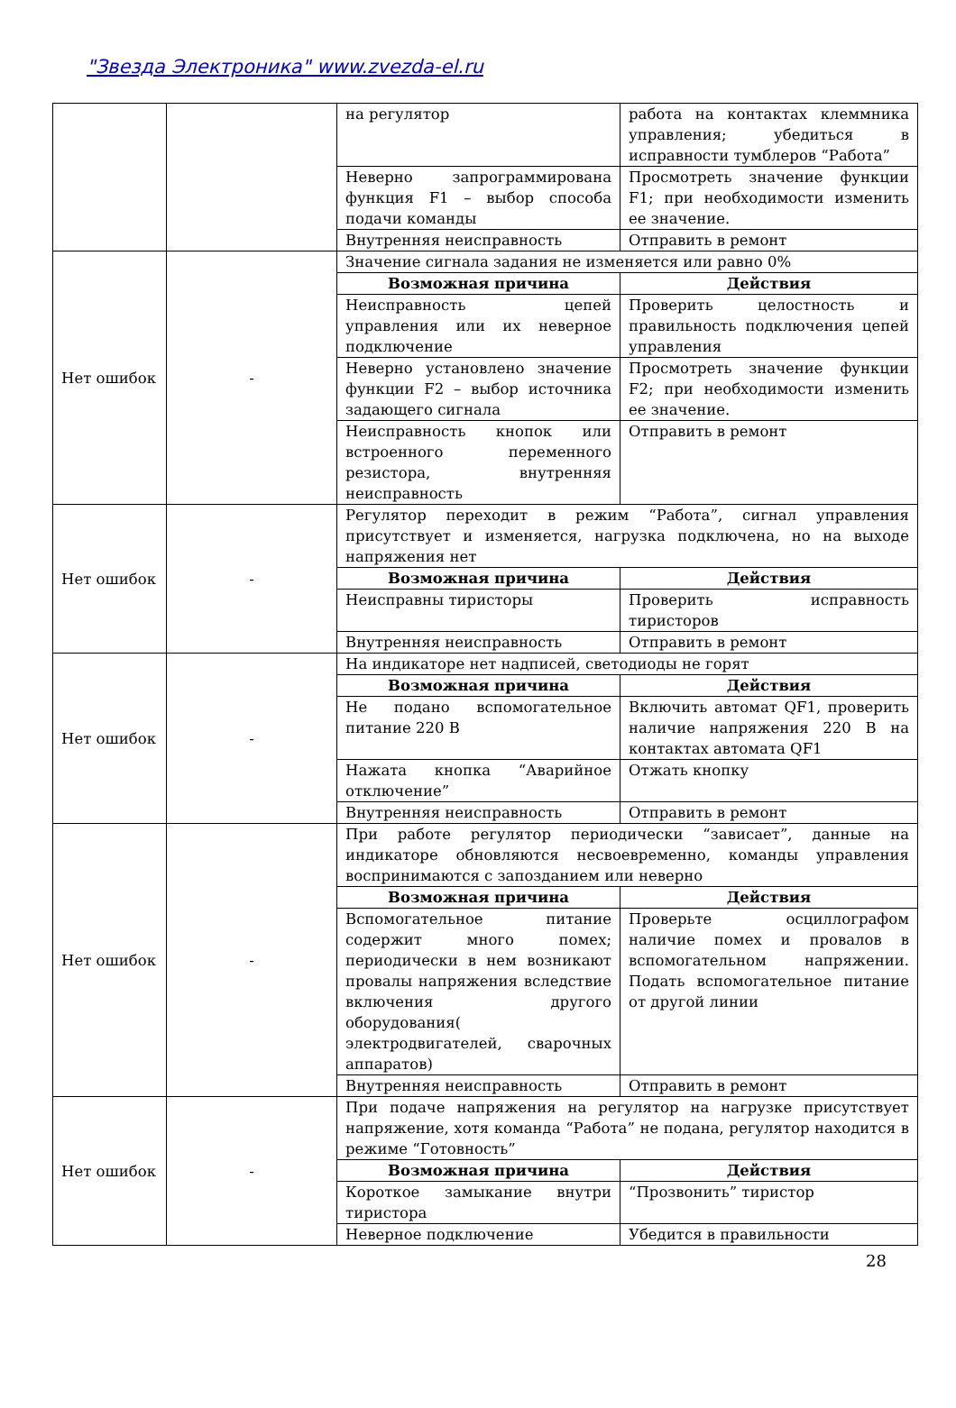"Звезда Электроника" www.zvezda-el.ru
| | | на регулятор | работа на контактах клеммника управления; убедиться в исправности тумблеров “Работа” |
| | | Неверно запрограммирована функция F1 – выбор способа подачи команды | Просмотреть значение функции F1; при необходимости изменить ее значение. |
| | | Внутренняя неисправность | Отправить в ремонт |
| Нет ошибок | - | Значение сигнала задания не изменяется или равно 0% | |
| | | Возможная причина | Действия |
| | | Неисправность цепей управления или их неверное подключение | Проверить целостность и правильность подключения цепей управления |
| | | Неверно установлено значение функции F2 – выбор источника задающего сигнала | Просмотреть значение функции F2; при необходимости изменить ее значение. |
| | | Неисправность кнопок или встроенного переменного резистора, внутренняя неисправность | Отправить в ремонт |
| Нет ошибок | - | Регулятор переходит в режим “Работа”, сигнал управления присутствует и изменяется, нагрузка подключена, но на выходе напряжения нет | |
| | | Возможная причина | Действия |
| | | Неисправны тиристоры | Проверить исправность тиристоров |
| | | Внутренняя неисправность | Отправить в ремонт |
| Нет ошибок | - | На индикаторе нет надписей, светодиоды не горят | |
| | | Возможная причина | Действия |
| | | Не подано вспомогательное питание 220 В | Включить автомат QF1, проверить наличие напряжения 220 В на контактах автомата QF1 |
| | | Нажата кнопка “Аварийное отключение” | Отжать кнопку |
| | | Внутренняя неисправность | Отправить в ремонт |
| Нет ошибок | - | При работе регулятор периодически “зависает”, данные на индикаторе обновляются несвоевременно, команды управления воспринимаются с запозданием или неверно | |
| | | Возможная причина | Действия |
| | | Вспомогательное питание содержит много помех; периодически в нем возникают провалы напряжения вследствие включения другого оборудования( электродвигателей, сварочных аппаратов) | Проверьте осциллографом наличие помех и провалов в вспомогательном напряжении. Подать вспомогательное питание от другой линии |
| | | Внутренняя неисправность | Отправить в ремонт |
| Нет ошибок | - | При подаче напряжения на регулятор на нагрузке присутствует напряжение, хотя команда “Работа” не подана, регулятор находится в режиме “Готовность” | |
| | | Возможная причина | Действия |
| | | Короткое замыкание внутри тиристора | “Прозвонить” тиристор |
| | | Неверное подключение | Убедится в правильности |
28